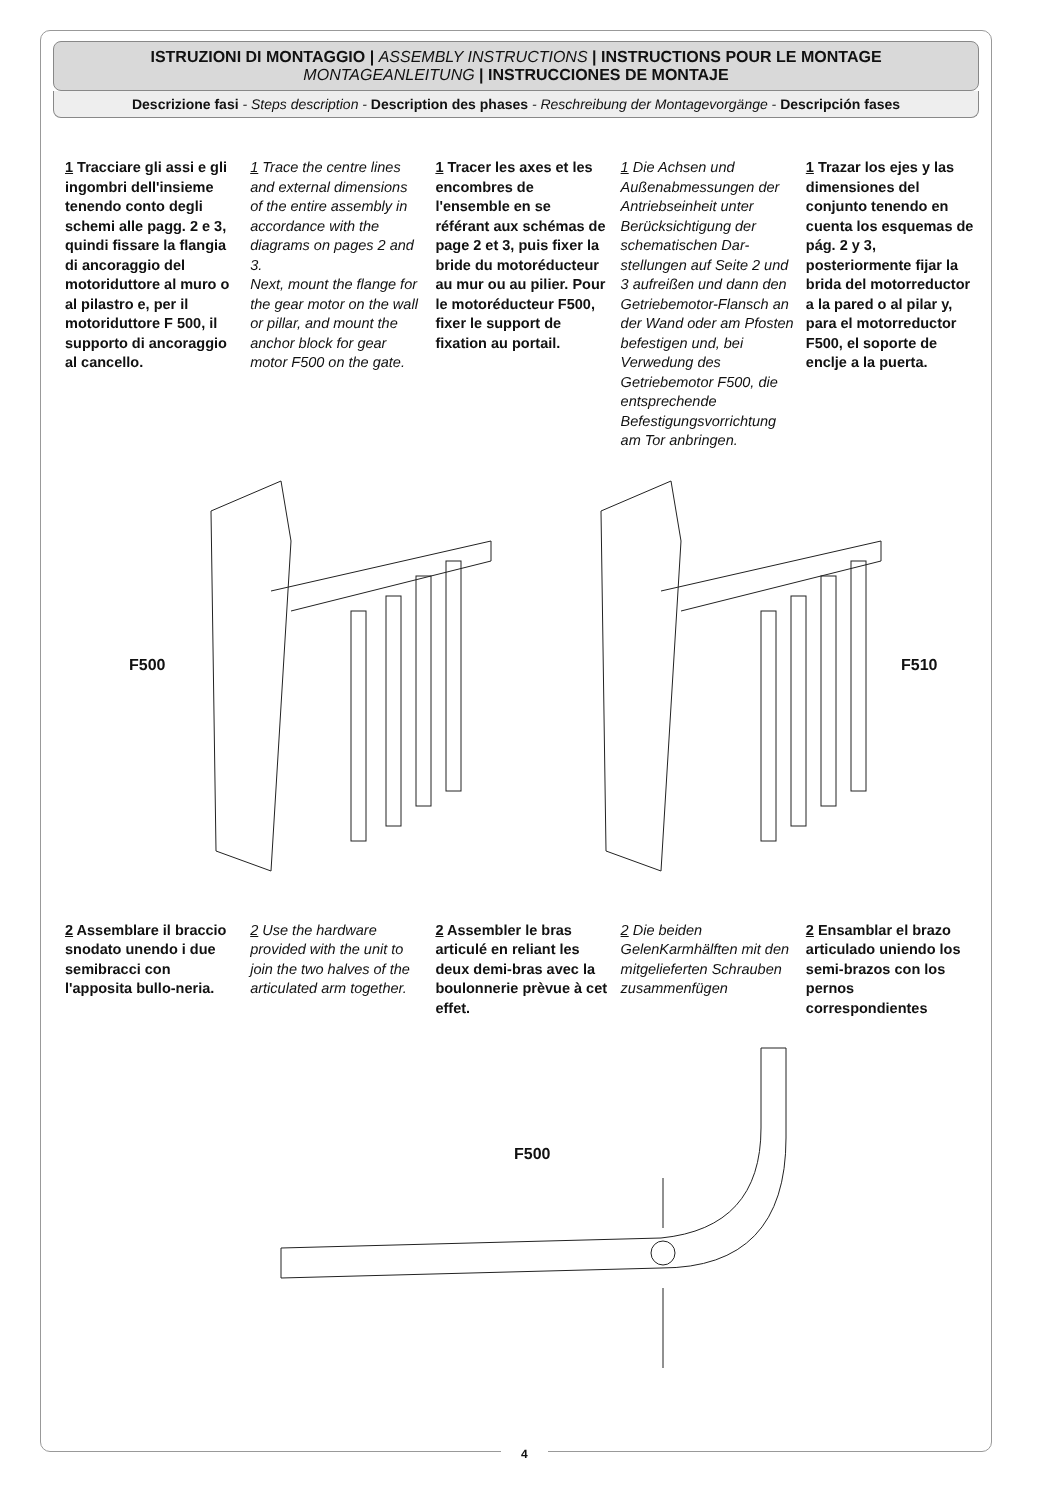ISTRUZIONI DI MONTAGGIO | ASSEMBLY INSTRUCTIONS | INSTRUCTIONS POUR LE MONTAGE
MONTAGEANLEITUNG | INSTRUCCIONES DE MONTAJE
Descrizione fasi - Steps description - Description des phases - Reschreibung der Montagevorgänge - Descripción fases
1 Tracciare gli assi e gli ingombri dell'insieme tenendo conto degli schemi alle pagg. 2 e 3, quindi fissare la flangia di ancoraggio del motoriduttore al muro o al pilastro e, per il motoriduttore F 500, il supporto di ancoraggio al cancello.
1 Trace the centre lines and external dimensions of the entire assembly in accordance with the diagrams on pages 2 and 3.
Next, mount the flange for the gear motor on the wall or pillar, and mount the anchor block for gear motor F500 on the gate.
1 Tracer les axes et les encombres de l'ensemble en se référant aux schémas de page 2 et 3, puis fixer la bride du motoréducteur au mur ou au pilier. Pour le motoréducteur F500, fixer le support de fixation au portail.
1 Die Achsen und Außenabmessungen der Antriebseinheit unter Berücksichtigung der schematischen Dar-stellungen auf Seite 2 und 3 aufreißen und dann den Getriebemotor-Flansch an der Wand oder am Pfosten befestigen und, bei Verwedung des Getriebemotor F500, die entsprechende Befestigungsvorrichtung am Tor anbringen.
1 Trazar los ejes y las dimensiones del conjunto tenendo en cuenta los esquemas de pág. 2 y 3, posteriormente fijar la brida del motorreductor a la pared o al pilar y, para el motorreductor F500, el soporte de enclje a la puerta.
F500 F510
2 Assemblare il braccio snodato unendo i due semibracci con l'apposita bullo-neria.
2 Use the hardware provided with the unit to join the two halves of the articulated arm together.
2 Assembler le bras articulé en reliant les deux demi-bras avec la boulonnerie prèvue à cet effet.
2 Die beiden GelenKarmhälften mit den mitgelieferten Schrauben zusammenfügen
2 Ensamblar el brazo articulado uniendo los semi-brazos con los pernos correspondientes
F500
4